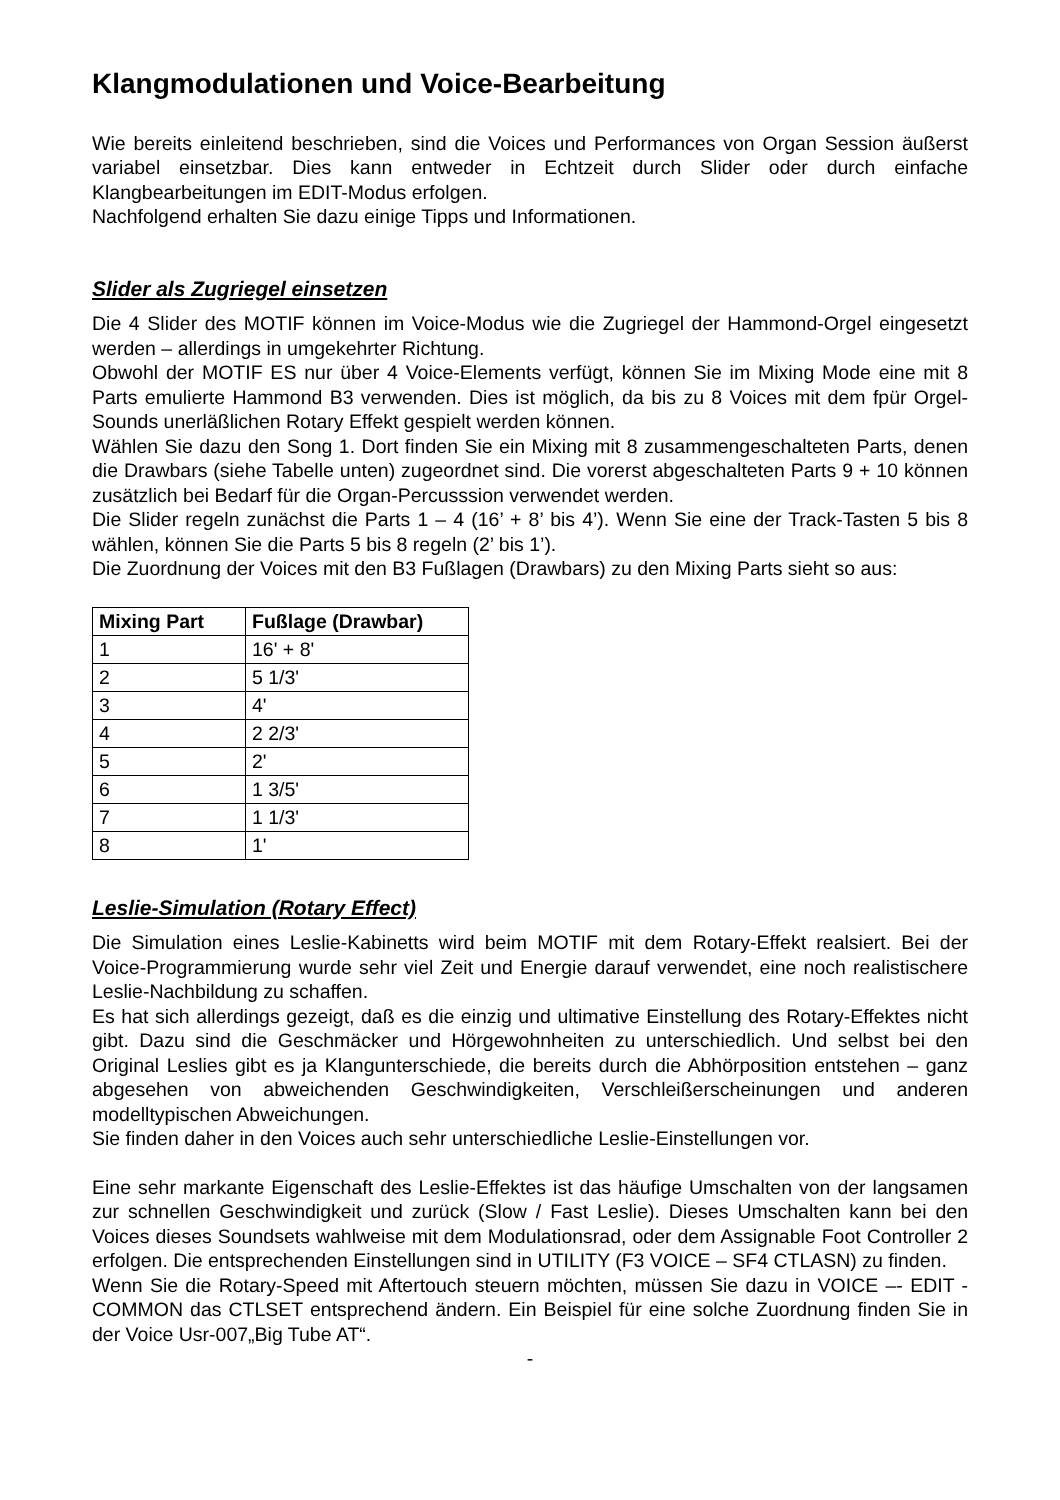Klangmodulationen und Voice-Bearbeitung
Wie bereits einleitend beschrieben, sind die Voices und Performances von Organ Session äußerst variabel einsetzbar. Dies kann entweder in Echtzeit durch Slider oder durch einfache Klangbearbeitungen im EDIT-Modus erfolgen.
Nachfolgend erhalten Sie dazu einige Tipps und Informationen.
Slider als Zugriegel einsetzen
Die 4 Slider des MOTIF können im Voice-Modus wie die Zugriegel der Hammond-Orgel eingesetzt werden – allerdings in umgekehrter Richtung.
Obwohl der MOTIF ES nur über 4 Voice-Elements verfügt, können Sie im Mixing Mode eine mit 8 Parts emulierte Hammond B3 verwenden. Dies ist möglich, da bis zu 8 Voices mit dem fpür Orgel-Sounds unerläßlichen Rotary Effekt gespielt werden können.
Wählen Sie dazu den Song 1. Dort finden Sie ein Mixing mit 8 zusammengeschalteten Parts, denen die Drawbars (siehe Tabelle unten) zugeordnet sind. Die vorerst abgeschalteten Parts 9 + 10 können zusätzlich bei Bedarf für die Organ-Percusssion verwendet werden.
Die Slider regeln zunächst die Parts 1 – 4 (16’ + 8’ bis 4’). Wenn Sie eine der Track-Tasten 5 bis 8 wählen, können Sie die Parts 5 bis 8 regeln (2’ bis 1’).
Die Zuordnung der Voices mit den B3 Fußlagen (Drawbars) zu den Mixing Parts sieht so aus:
| Mixing Part | Fußlage (Drawbar) |
| --- | --- |
| 1 | 16' + 8' |
| 2 | 5 1/3' |
| 3 | 4' |
| 4 | 2 2/3' |
| 5 | 2' |
| 6 | 1 3/5' |
| 7 | 1 1/3' |
| 8 | 1' |
Leslie-Simulation (Rotary Effect)
Die Simulation eines Leslie-Kabinetts wird beim MOTIF mit dem Rotary-Effekt realsiert. Bei der Voice-Programmierung wurde sehr viel Zeit und Energie darauf verwendet, eine noch realistischere Leslie-Nachbildung zu schaffen.
Es hat sich allerdings gezeigt, daß es die einzig und ultimative Einstellung des Rotary-Effektes nicht gibt. Dazu sind die Geschmäcker und Hörgewohnheiten zu unterschiedlich. Und selbst bei den Original Leslies gibt es ja Klangunterschiede, die bereits durch die Abhörposition entstehen – ganz abgesehen von abweichenden Geschwindigkeiten, Verschleißerscheinungen und anderen modelltypischen Abweichungen.
Sie finden daher in den Voices auch sehr unterschiedliche Leslie-Einstellungen vor.
Eine sehr markante Eigenschaft des Leslie-Effektes ist das häufige Umschalten von der langsamen zur schnellen Geschwindigkeit und zurück (Slow / Fast Leslie). Dieses Umschalten kann bei den Voices dieses Soundsets wahlweise mit dem Modulationsrad, oder dem Assignable Foot Controller 2 erfolgen. Die entsprechenden Einstellungen sind in UTILITY (F3 VOICE – SF4 CTLASN) zu finden.
Wenn Sie die Rotary-Speed mit Aftertouch steuern möchten, müssen Sie dazu in VOICE –- EDIT -COMMON das CTLSET entsprechend ändern. Ein Beispiel für eine solche Zuordnung finden Sie in der Voice Usr-007„Big Tube AT“.
-